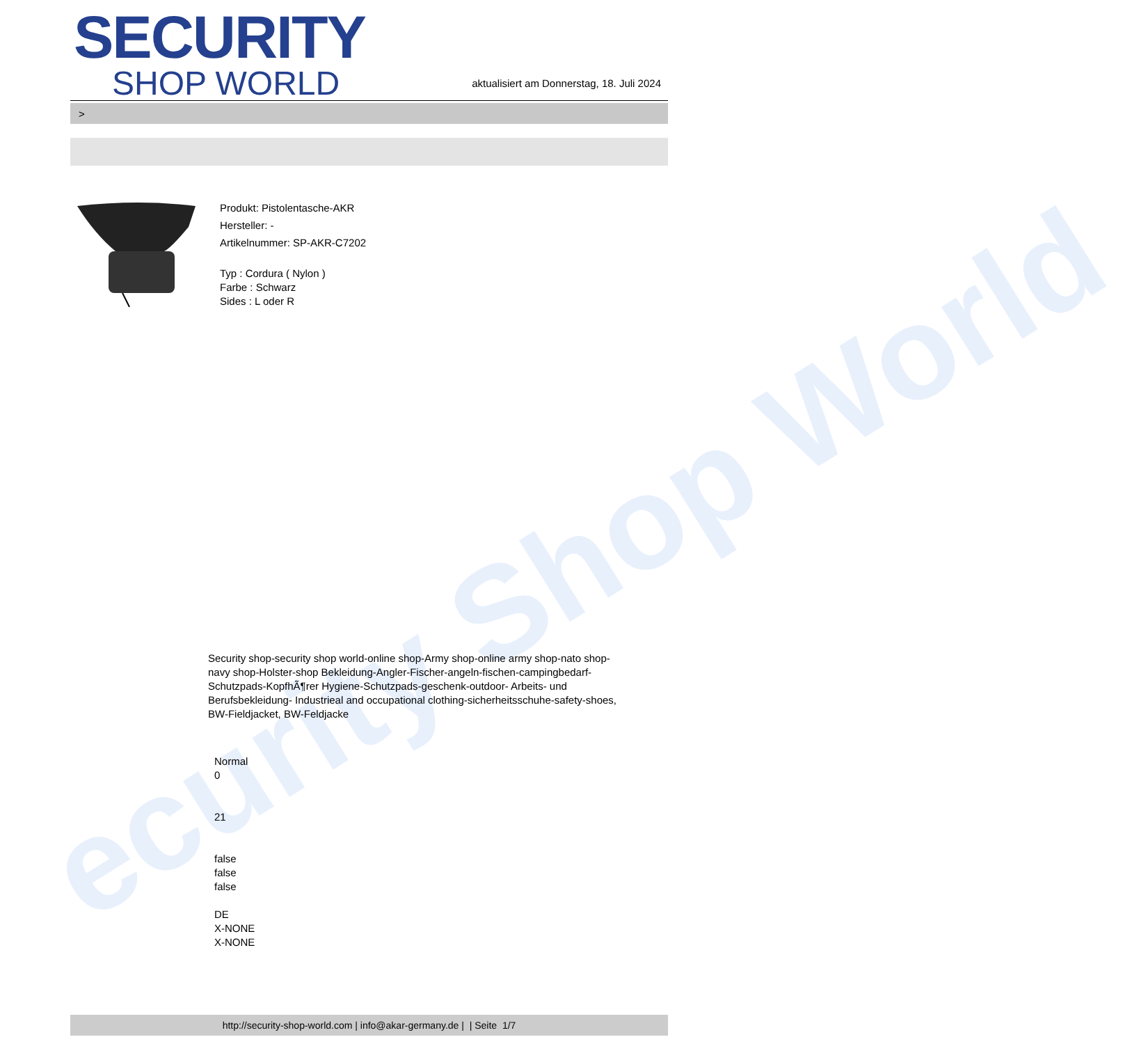ecurity Shop World
SECURITY
SHOP WORLD
aktualisiert am Donnerstag, 18. Juli 2024
>
Produkt: Pistolentasche-AKR
Hersteller: -
Artikelnummer: SP-AKR-C7202
Typ : Cordura ( Nylon )
Farbe : Schwarz
Sides : L oder R
Security shop-security shop world-online shop-Army shop-online army shop-nato shop-navy shop-Holster-shop Bekleidung-Angler-Fischer-angeln-fischen-campingbedarf-Schutzpads-KopfhÃ¶rer Hygiene-Schutzpads-geschenk-outdoor- Arbeits- und Berufsbekleidung- Industrieal and occupational clothing-sicherheitsschuhe-safety-shoes, BW-Fieldjacket, BW-Feldjacke
Normal
0
21
false
false
false
DE
X-NONE
X-NONE
http://security-shop-world.com | info@akar-germany.de | | Seite 1/7